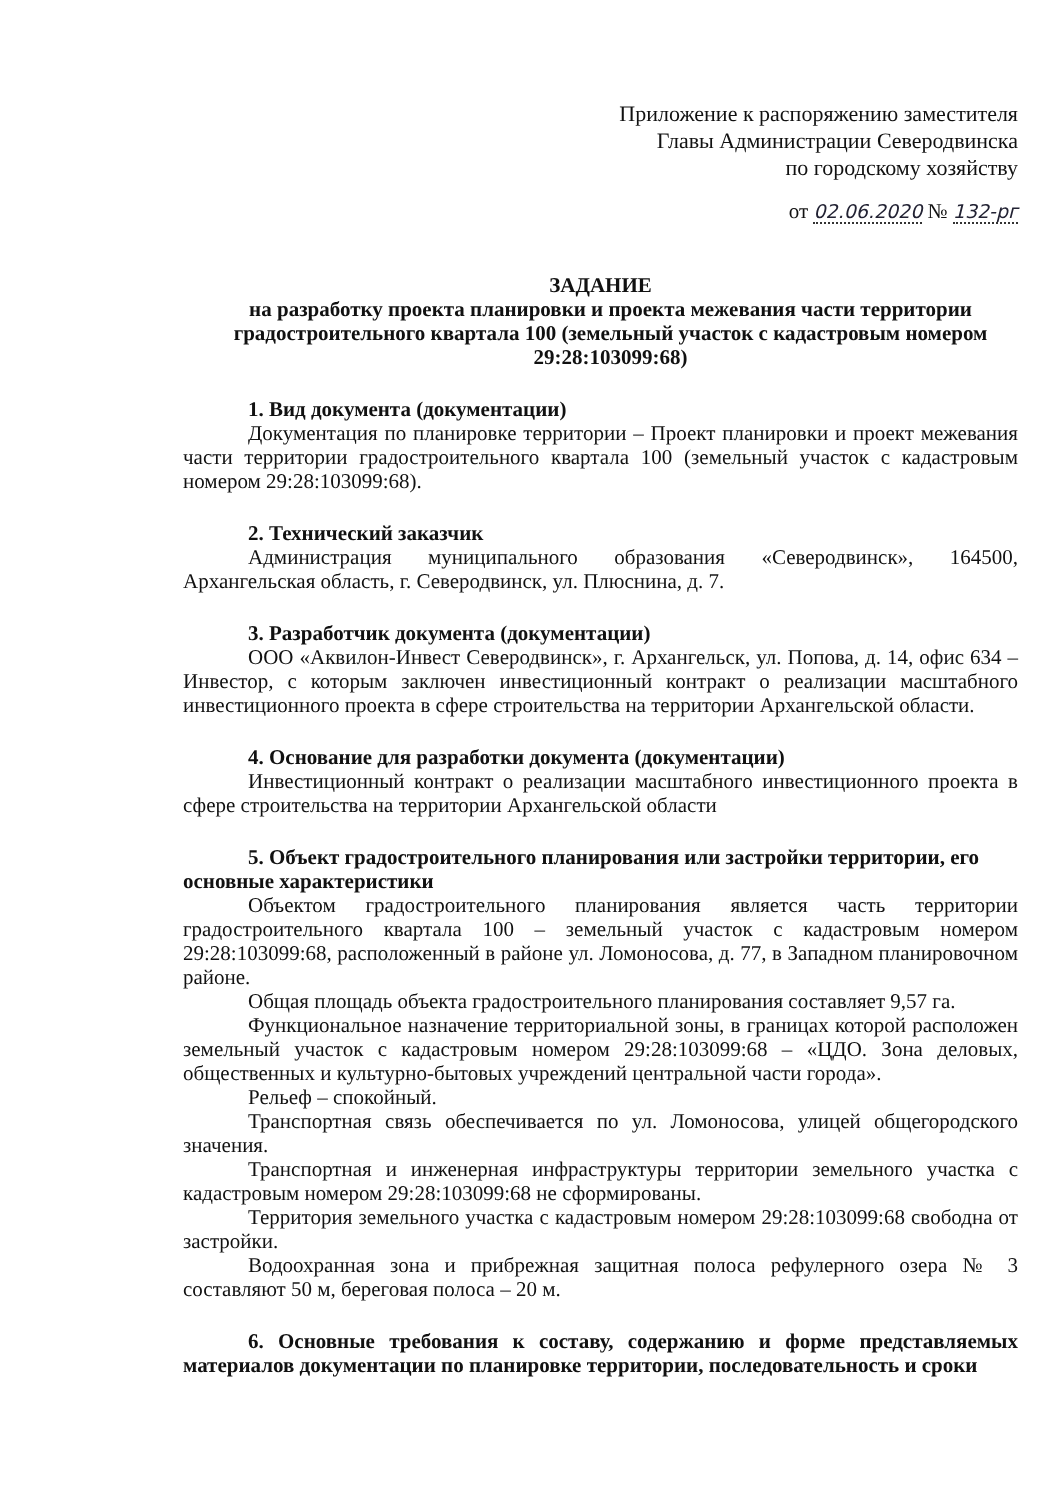Приложение к распоряжению заместителя
Главы Администрации Северодвинска
по городскому хозяйству
от 02.06.2020 № 132-рг
ЗАДАНИЕ
на разработку проекта планировки и проекта межевания части территории градостроительного квартала 100 (земельный участок с кадастровым номером 29:28:103099:68)
1. Вид документа (документации)
Документация по планировке территории – Проект планировки и проект межевания части территории градостроительного квартала 100 (земельный участок с кадастровым номером 29:28:103099:68).
2. Технический заказчик
Администрация муниципального образования «Северодвинск», 164500, Архангельская область, г. Северодвинск, ул. Плюснина, д. 7.
3. Разработчик документа (документации)
ООО «Аквилон-Инвест Северодвинск», г. Архангельск, ул. Попова, д. 14, офис 634 – Инвестор, с которым заключен инвестиционный контракт о реализации масштабного инвестиционного проекта в сфере строительства на территории Архангельской области.
4. Основание для разработки документа (документации)
Инвестиционный контракт о реализации масштабного инвестиционного проекта в сфере строительства на территории Архангельской области
5. Объект градостроительного планирования или застройки территории, его основные характеристики
Объектом градостроительного планирования является часть территории градостроительного квартала 100 – земельный участок с кадастровым номером 29:28:103099:68, расположенный в районе ул. Ломоносова, д. 77, в Западном планировочном районе.
Общая площадь объекта градостроительного планирования составляет 9,57 га.
Функциональное назначение территориальной зоны, в границах которой расположен земельный участок с кадастровым номером 29:28:103099:68 – «ЦДО. Зона деловых, общественных и культурно-бытовых учреждений центральной части города».
Рельеф – спокойный.
Транспортная связь обеспечивается по ул. Ломоносова, улицей общегородского значения.
Транспортная и инженерная инфраструктуры территории земельного участка с кадастровым номером 29:28:103099:68 не сформированы.
Территория земельного участка с кадастровым номером 29:28:103099:68 свободна от застройки.
Водоохранная зона и прибрежная защитная полоса рефулерного озера № 3 составляют 50 м, береговая полоса – 20 м.
6. Основные требования к составу, содержанию и форме представляемых материалов документации по планировке территории, последовательность и сроки